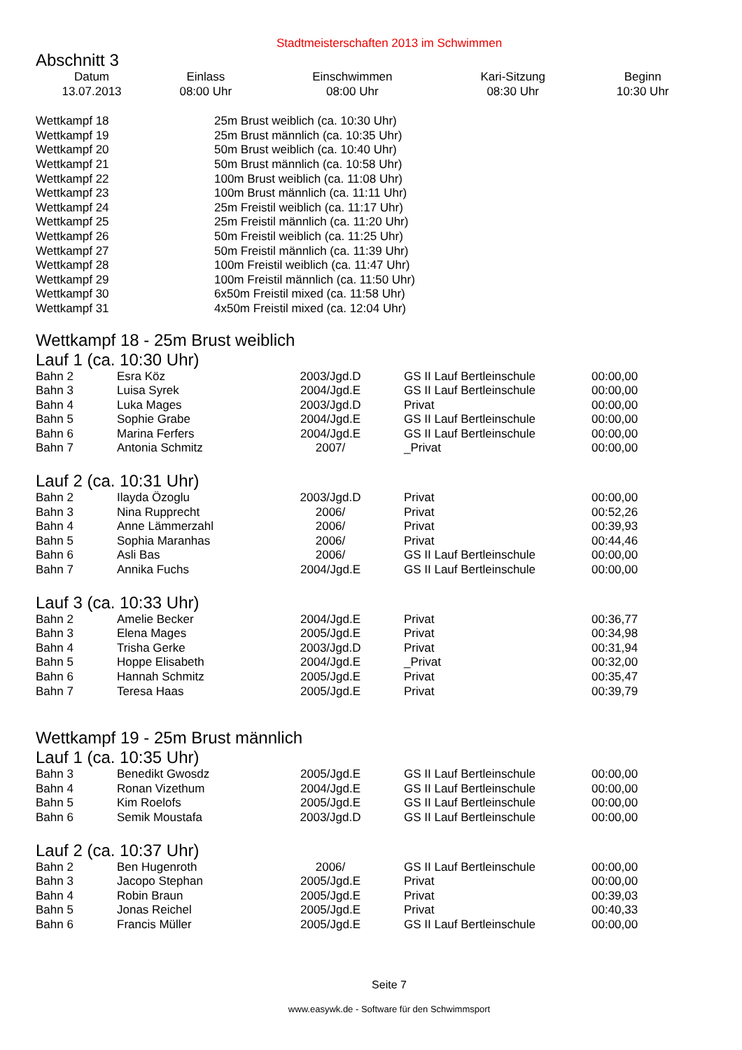Stadtmeisterschaften 2013 im Schwimmen
Abschnitt 3
| Datum | Einlass | Einschwimmen | Kari-Sitzung | Beginn |
| --- | --- | --- | --- | --- |
| 13.07.2013 | 08:00 Uhr | 08:00 Uhr | 08:30 Uhr | 10:30 Uhr |
| Wettkampf 18 | 25m Brust weiblich (ca. 10:30 Uhr) |
| Wettkampf 19 | 25m Brust männlich (ca. 10:35 Uhr) |
| Wettkampf 20 | 50m Brust weiblich (ca. 10:40 Uhr) |
| Wettkampf 21 | 50m Brust männlich (ca. 10:58 Uhr) |
| Wettkampf 22 | 100m Brust weiblich (ca. 11:08 Uhr) |
| Wettkampf 23 | 100m Brust männlich (ca. 11:11 Uhr) |
| Wettkampf 24 | 25m Freistil weiblich (ca. 11:17 Uhr) |
| Wettkampf 25 | 25m Freistil männlich (ca. 11:20 Uhr) |
| Wettkampf 26 | 50m Freistil weiblich (ca. 11:25 Uhr) |
| Wettkampf 27 | 50m Freistil männlich (ca. 11:39 Uhr) |
| Wettkampf 28 | 100m Freistil weiblich (ca. 11:47 Uhr) |
| Wettkampf 29 | 100m Freistil männlich (ca. 11:50 Uhr) |
| Wettkampf 30 | 6x50m Freistil mixed (ca. 11:58 Uhr) |
| Wettkampf 31 | 4x50m Freistil mixed (ca. 12:04 Uhr) |
Wettkampf 18 - 25m Brust weiblich
Lauf 1 (ca. 10:30 Uhr)
| Bahn 2 | Esra Köz | 2003/Jgd.D | | GS II Lauf Bertleinschule | 00:00,00 |
| Bahn 3 | Luisa Syrek | 2004/Jgd.E | | GS II Lauf Bertleinschule | 00:00,00 |
| Bahn 4 | Luka Mages | 2003/Jgd.D | | Privat | 00:00,00 |
| Bahn 5 | Sophie Grabe | 2004/Jgd.E | | GS II Lauf Bertleinschule | 00:00,00 |
| Bahn 6 | Marina Ferfers | 2004/Jgd.E | | GS II Lauf Bertleinschule | 00:00,00 |
| Bahn 7 | Antonia Schmitz | 2007/ | | _Privat | 00:00,00 |
Lauf 2 (ca. 10:31 Uhr)
| Bahn 2 | Ilayda Özoglu | 2003/Jgd.D | | Privat | 00:00,00 |
| Bahn 3 | Nina Rupprecht | 2006/ | | Privat | 00:52,26 |
| Bahn 4 | Anne Lämmerzahl | 2006/ | | Privat | 00:39,93 |
| Bahn 5 | Sophia Maranhas | 2006/ | | Privat | 00:44,46 |
| Bahn 6 | Asli Bas | 2006/ | | GS II Lauf Bertleinschule | 00:00,00 |
| Bahn 7 | Annika Fuchs | 2004/Jgd.E | | GS II Lauf Bertleinschule | 00:00,00 |
Lauf 3 (ca. 10:33 Uhr)
| Bahn 2 | Amelie Becker | 2004/Jgd.E | | Privat | 00:36,77 |
| Bahn 3 | Elena Mages | 2005/Jgd.E | | Privat | 00:34,98 |
| Bahn 4 | Trisha Gerke | 2003/Jgd.D | | Privat | 00:31,94 |
| Bahn 5 | Hoppe Elisabeth | 2004/Jgd.E | | _Privat | 00:32,00 |
| Bahn 6 | Hannah Schmitz | 2005/Jgd.E | | Privat | 00:35,47 |
| Bahn 7 | Teresa Haas | 2005/Jgd.E | | Privat | 00:39,79 |
Wettkampf 19 - 25m Brust männlich
Lauf 1 (ca. 10:35 Uhr)
| Bahn 3 | Benedikt Gwosdz | 2005/Jgd.E | | GS II Lauf Bertleinschule | 00:00,00 |
| Bahn 4 | Ronan Vizethum | 2004/Jgd.E | | GS II Lauf Bertleinschule | 00:00,00 |
| Bahn 5 | Kim Roelofs | 2005/Jgd.E | | GS II Lauf Bertleinschule | 00:00,00 |
| Bahn 6 | Semik Moustafa | 2003/Jgd.D | | GS II Lauf Bertleinschule | 00:00,00 |
Lauf 2 (ca. 10:37 Uhr)
| Bahn 2 | Ben Hugenroth | 2006/ | | GS II Lauf Bertleinschule | 00:00,00 |
| Bahn 3 | Jacopo Stephan | 2005/Jgd.E | | Privat | 00:00,00 |
| Bahn 4 | Robin Braun | 2005/Jgd.E | | Privat | 00:39,03 |
| Bahn 5 | Jonas Reichel | 2005/Jgd.E | | Privat | 00:40,33 |
| Bahn 6 | Francis Müller | 2005/Jgd.E | | GS II Lauf Bertleinschule | 00:00,00 |
Seite 7
www.easywk.de - Software für den Schwimmsport